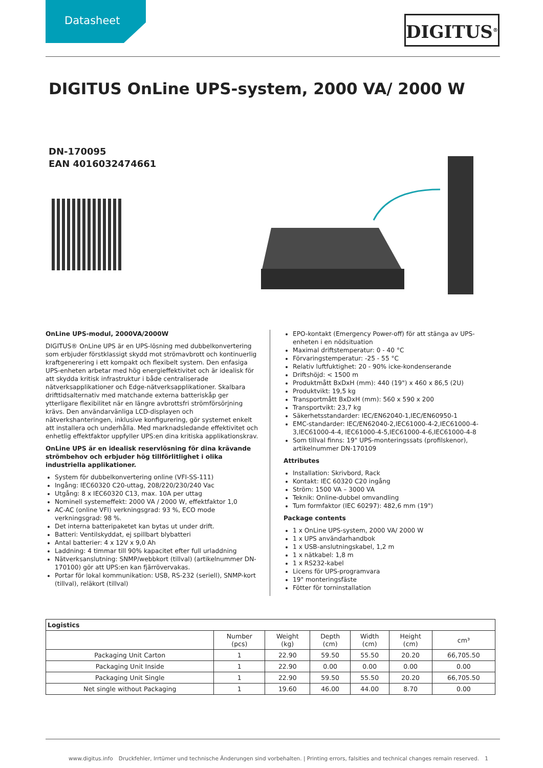Datasheet
DIGITUS<sup>®</sup>
DIGITUS OnLine UPS-system, 2000 VA/ 2000 W
DN-170095
EAN 4016032474661
OnLine UPS-modul, 2000VA/2000W
DIGITUS® OnLine UPS är en UPS-lösning med dubbelkonvertering som erbjuder förstklassigt skydd mot strömavbrott och kontinuerlig kraftgenerering i ett kompakt och flexibelt system. Den enfasiga UPS-enheten arbetar med hög energieffektivitet och är idealisk för att skydda kritisk infrastruktur i både centraliserade nätverksapplikationer och Edge-nätverksapplikationer. Skalbara drifttidsalternativ med matchande externa batteriskåp ger ytterligare flexibilitet när en längre avbrottsfri strömförsörjning krävs. Den användarvänliga LCD-displayen och nätverkshanteringen, inklusive konfigurering, gör systemet enkelt att installera och underhålla. Med marknadsledande effektivitet och enhetlig effektfaktor uppfyller UPS:en dina kritiska applikationskrav.
OnLine UPS är en idealisk reservlösning för dina krävande strömbehov och erbjuder hög tillförlitlighet i olika industriella applikationer.
System för dubbelkonvertering online (VFI-SS-111)
Ingång: IEC60320 C20-uttag, 208/220/230/240 Vac
Utgång: 8 x IEC60320 C13, max. 10A per uttag
Nominell systemeffekt: 2000 VA / 2000 W, effektfaktor 1,0
AC-AC (online VFI) verkningsgrad: 93 %, ECO mode verkningsgrad: 98 %.
Det interna batteripaketet kan bytas ut under drift.
Batteri: Ventilskyddat, ej spillbart blybatteri
Antal batterier: 4 x 12V x 9,0 Ah
Laddning: 4 timmar till 90% kapacitet efter full urladdning
Nätverksanslutning: SNMP/webbkort (tillval) (artikelnummer DN-170100) gör att UPS:en kan fjärrövervakas.
Portar för lokal kommunikation: USB, RS-232 (seriell), SNMP-kort (tillval), reläkort (tillval)
EPO-kontakt (Emergency Power-off) för att stänga av UPS-enheten i en nödsituation
Maximal driftstemperatur: 0 - 40 °C
Förvaringstemperatur: -25 - 55 °C
Relativ luftfuktighet: 20 - 90% icke-kondenserande
Driftshöjd: < 1500 m
Produktmått BxDxH (mm): 440 (19") x 460 x 86,5 (2U)
Produktvikt: 19,5 kg
Transportmått BxDxH (mm): 560 x 590 x 200
Transportvikt: 23,7 kg
Säkerhetsstandarder: IEC/EN62040-1,IEC/EN60950-1
EMC-standarder: IEC/EN62040-2,IEC61000-4-2,IEC61000-4-3,IEC61000-4-4, IEC61000-4-5,IEC61000-4-6,IEC61000-4-8
Som tillval finns: 19" UPS-monteringssats (profilskenor), artikelnummer DN-170109
Attributes
Installation: Skrivbord, Rack
Kontakt: IEC 60320 C20 ingång
Ström: 1500 VA – 3000 VA
Teknik: Online-dubbel omvandling
Tum formfaktor (IEC 60297): 482,6 mm (19")
Package contents
1 x OnLine UPS-system, 2000 VA/ 2000 W
1 x UPS användarhandbok
1 x USB-anslutningskabel, 1,2 m
1 x nätkabel: 1,8 m
1 x RS232-kabel
Licens för UPS-programvara
19" monteringsfäste
Fötter för torninstallation
| Logistics | | | | | | |
| --- | --- | --- | --- | --- | --- | --- |
| | Number (pcs) | Weight (kg) | Depth (cm) | Width (cm) | Height (cm) | cm³ |
| Packaging Unit Carton | 1 | 22.90 | 59.50 | 55.50 | 20.20 | 66,705.50 |
| Packaging Unit Inside | 1 | 22.90 | 0.00 | 0.00 | 0.00 | 0.00 |
| Packaging Unit Single | 1 | 22.90 | 59.50 | 55.50 | 20.20 | 66,705.50 |
| Net single without Packaging | 1 | 19.60 | 46.00 | 44.00 | 8.70 | 0.00 |
www.digitus.info Druckfehler, Irrtümer und technische Änderungen sind vorbehalten. | Printing errors, falsities and technical changes remain reserved. 1